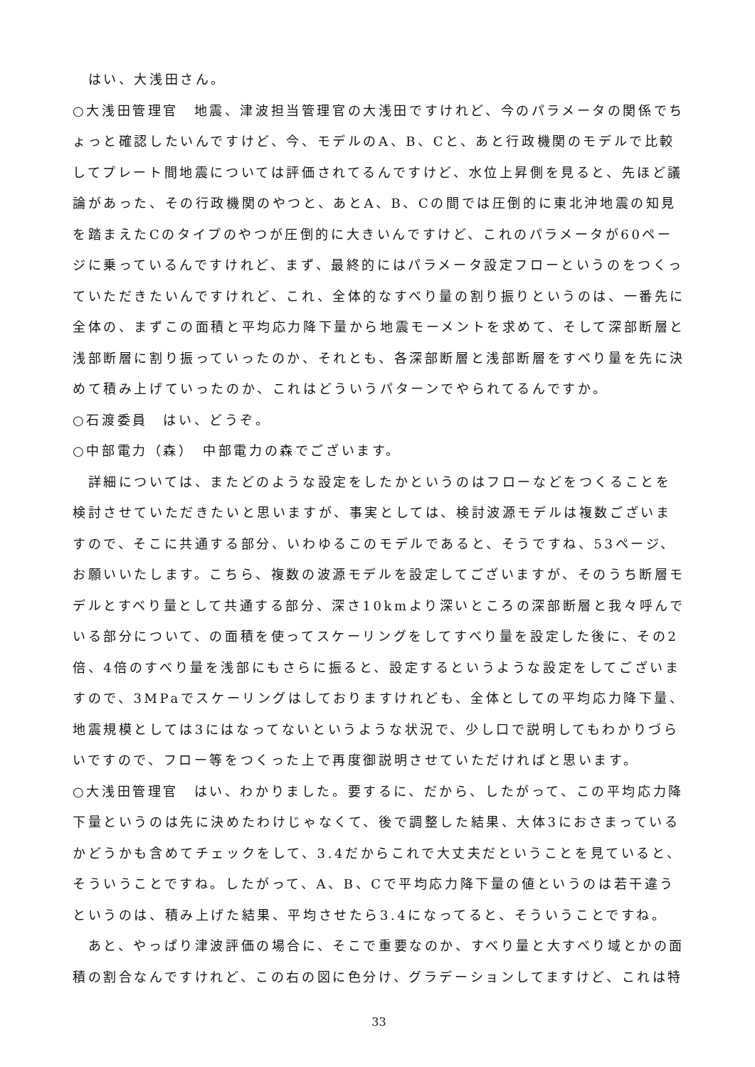はい、大浅田さん。
○大浅田管理官　地震、津波担当管理官の大浅田ですけれど、今のパラメータの関係でちょっと確認したいんですけど、今、モデルのA、B、Cと、あと行政機関のモデルで比較してプレート間地震については評価されてるんですけど、水位上昇側を見ると、先ほど議論があった、その行政機関のやつと、あとA、B、Cの間では圧倒的に東北沖地震の知見を踏まえたCのタイプのやつが圧倒的に大きいんですけど、これのパラメータが60ページに乗っているんですけれど、まず、最終的にはパラメータ設定フローというのをつくっていただきたいんですけれど、これ、全体的なすべり量の割り振りというのは、一番先に全体の、まずこの面積と平均応力降下量から地震モーメントを求めて、そして深部断層と浅部断層に割り振っていったのか、それとも、各深部断層と浅部断層をすべり量を先に決めて積み上げていったのか、これはどういうパターンでやられてるんですか。
○石渡委員　はい、どうぞ。
○中部電力（森）　中部電力の森でございます。
　詳細については、またどのような設定をしたかというのはフローなどをつくることを検討させていただきたいと思いますが、事実としては、検討波源モデルは複数ございますので、そこに共通する部分、いわゆるこのモデルであると、そうですね、53ページ、お願いいたします。こちら、複数の波源モデルを設定してございますが、そのうち断層モデルとすべり量として共通する部分、深さ10kmより深いところの深部断層と我々呼んでいる部分について、の面積を使ってスケーリングをしてすべり量を設定した後に、その2倍、4倍のすべり量を浅部にもさらに振ると、設定するというような設定をしてございますので、3MPaでスケーリングはしておりますけれども、全体としての平均応力降下量、地震規模としては3にはなってないというような状況で、少し口で説明してもわかりづらいですので、フロー等をつくった上で再度御説明させていただければと思います。
○大浅田管理官　はい、わかりました。要するに、だから、したがって、この平均応力降下量というのは先に決めたわけじゃなくて、後で調整した結果、大体3におさまっているかどうかも含めてチェックをして、3.4だからこれで大丈夫だということを見ていると、そういうことですね。したがって、A、B、Cで平均応力降下量の値というのは若干違うというのは、積み上げた結果、平均させたら3.4になってると、そういうことですね。
　あと、やっぱり津波評価の場合に、そこで重要なのか、すべり量と大すべり域とかの面積の割合なんですけれど、この右の図に色分け、グラデーションしてますけど、これは特
33